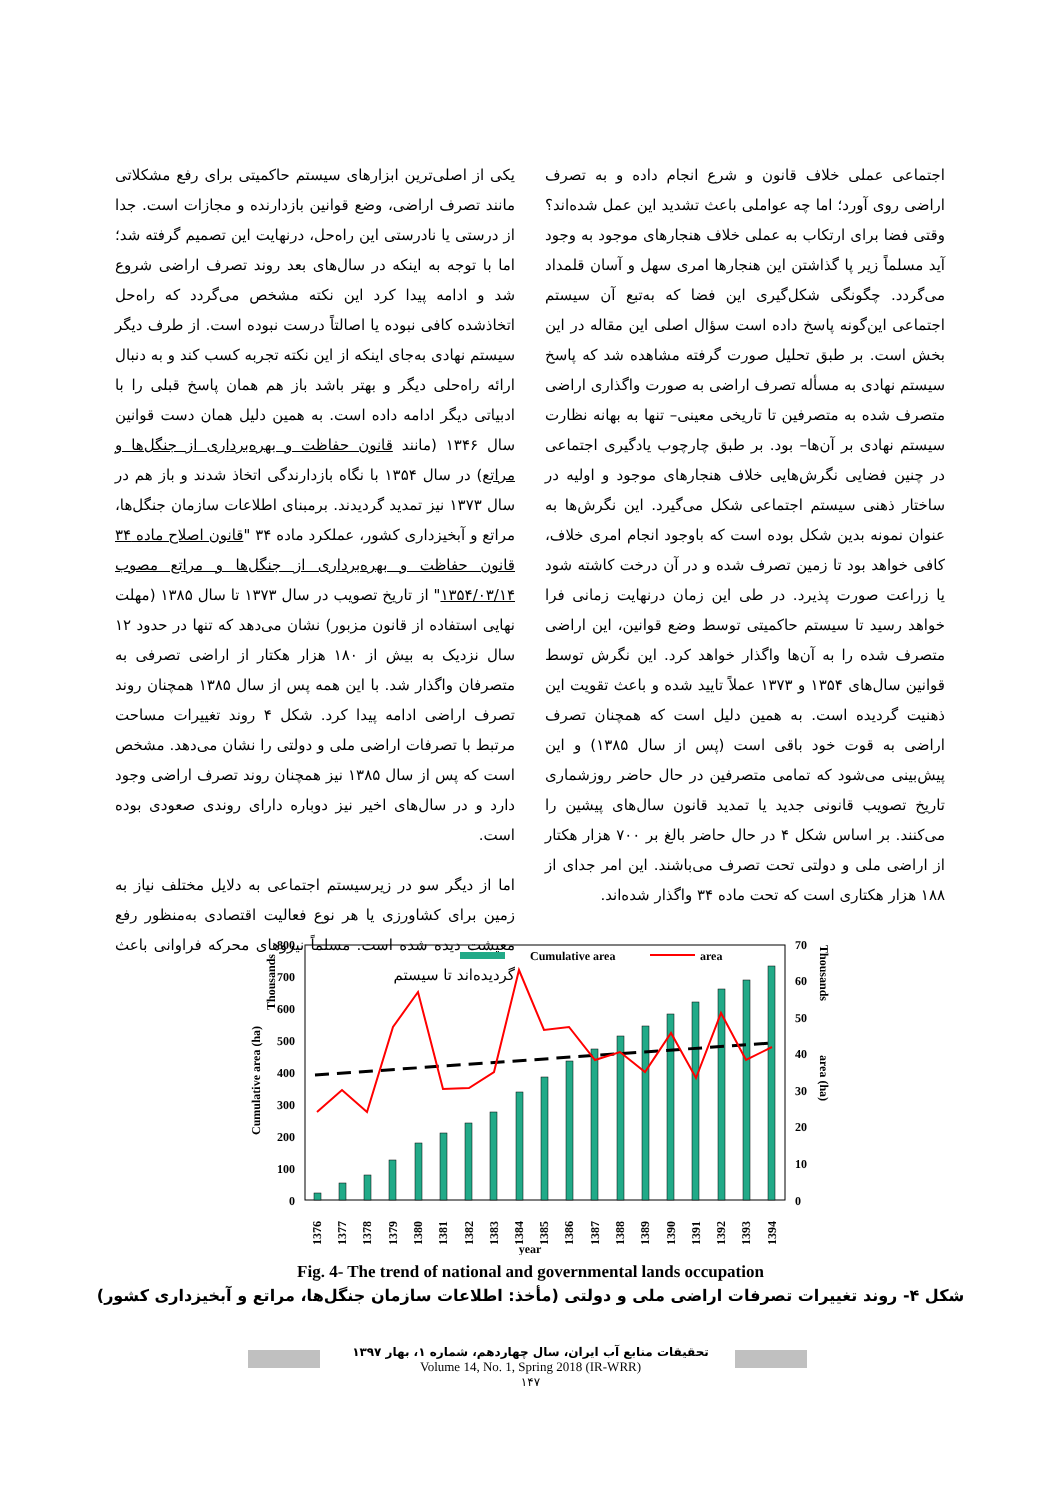یکی از اصلی‌ترین ابزارهای سیستم حاکمیتی برای رفع مشکلاتی مانند تصرف اراضی، وضع قوانین بازدارنده و مجازات است. جدا از درستی یا نادرستی این راه‌حل، درنهایت این تصمیم گرفته شد؛ اما با توجه به اینکه در سال‌های بعد روند تصرف اراضی شروع شد و ادامه پیدا کرد این نکته مشخص می‌گردد که راه‌حل اتخاذشده کافی نبوده یا اصالتاً درست نبوده است. از طرف دیگر سیستم نهادی به‌جای اینکه از این نکته تجربه کسب کند و به دنبال ارائه راه‌حلی دیگر و بهتر باشد باز هم همان پاسخ قبلی را با ادبیاتی دیگر ادامه داده است. به همین دلیل همان دست قوانین سال ۱۳۴۶ (مانند قانون حفاظت و بهره‌برداری از جنگل‌ها و مراتع) در سال ۱۳۵۴ با نگاه بازدارندگی اتخاذ شدند و باز هم در سال ۱۳۷۳ نیز تمدید گردیدند. برمبنای اطلاعات سازمان جنگل‌ها، مراتع و آبخیزداری کشور، عملکرد ماده ۳۴ "قانون اصلاح ماده ۳۴ قانون حفاظت و بهره‌برداری از جنگل‌ها و مراتع مصوب ۱۳۵۴/۰۳/۱۴" از تاریخ تصویب در سال ۱۳۷۳ تا سال ۱۳۸۵ (مهلت نهایی استفاده از قانون مزبور) نشان می‌دهد که تنها در حدود ۱۲ سال نزدیک به بیش از ۱۸۰ هزار هکتار از اراضی تصرفی به متصرفان واگذار شد. با این همه پس از سال ۱۳۸۵ همچنان روند تصرف اراضی ادامه پیدا کرد. شکل ۴ روند تغییرات مساحت مرتبط با تصرفات اراضی ملی و دولتی را نشان می‌دهد. مشخص است که پس از سال ۱۳۸۵ نیز همچنان روند تصرف اراضی وجود دارد و در سال‌های اخیر نیز دوباره دارای روندی صعودی بوده است.
اما از دیگر سو در زیرسیستم اجتماعی به دلایل مختلف نیاز به زمین برای کشاورزی یا هر نوع فعالیت اقتصادی به‌منظور رفع معیشت دیده شده است. مسلماً نیروهای محرکه فراوانی باعث گردیده‌اند تا سیستم
اجتماعی عملی خلاف قانون و شرع انجام داده و به تصرف اراضی روی آورد؛ اما چه عواملی باعث تشدید این عمل شده‌اند؟ وقتی فضا برای ارتکاب به عملی خلاف هنجارهای موجود به وجود آید مسلماً زیر پا گذاشتن این هنجارها امری سهل و آسان قلمداد می‌گردد. چگونگی شکل‌گیری این فضا که به‌تبع آن سیستم اجتماعی این‌گونه پاسخ داده است سؤال اصلی این مقاله در این بخش است. بر طبق تحلیل صورت گرفته مشاهده شد که پاسخ سیستم نهادی به مسأله تصرف اراضی به صورت واگذاری اراضی متصرف شده به متصرفین تا تاریخی معینی– تنها به بهانه نظارت سیستم نهادی بر آن‌ها– بود. بر طبق چارچوب یادگیری اجتماعی در چنین فضایی نگرش‌هایی خلاف هنجارهای موجود و اولیه در ساختار ذهنی سیستم اجتماعی شکل می‌گیرد. این نگرش‌ها به عنوان نمونه بدین شکل بوده است که باوجود انجام امری خلاف، کافی خواهد بود تا زمین تصرف شده و در آن درخت کاشته شود یا زراعت صورت پذیرد. در طی این زمان درنهایت زمانی فرا خواهد رسید تا سیستم حاکمیتی توسط وضع قوانین، این اراضی متصرف شده را به آن‌ها واگذار خواهد کرد. این نگرش توسط قوانین سال‌های ۱۳۵۴ و ۱۳۷۳ عملاً تایید شده و باعث تقویت این ذهنیت گردیده است. به همین دلیل است که همچنان تصرف اراضی به قوت خود باقی است (پس از سال ۱۳۸۵) و این پیش‌بینی می‌شود که تمامی متصرفین در حال حاضر روزشماری تاریخ تصویب قانونی جدید یا تمدید قانون سال‌های پیشین را می‌کنند. بر اساس شکل ۴ در حال حاضر بالغ بر ۷۰۰ هزار هکتار از اراضی ملی و دولتی تحت تصرف می‌باشند. این امر جدای از ۱۸۸ هزار هکتاری است که تحت ماده ۳۴ واگذار شده‌اند.
800
700
600
500
400
300
200
100
0
70
60
50
40
30
20
10
0
Cumulative area (ha)
Thousands
Thousands
area (ha)
Cumulative area
area
1376
1377
1378
1379
1380
1381
1382
1383
1384
1385
1386
1387
1388
1389
1390
1391
1392
1393
1394
year
Fig. 4- The trend of national and governmental lands occupation
شکل ۴- روند تغییرات تصرفات اراضی ملی و دولتی (مأخذ: اطلاعات سازمان جنگل‌ها، مراتع و آبخیزداری کشور)
تحقیقات منابع آب ایران، سال چهاردهم، شماره ۱، بهار ۱۳۹۷
Volume 14, No. 1, Spring 2018 (IR-WRR)
۱۴۷